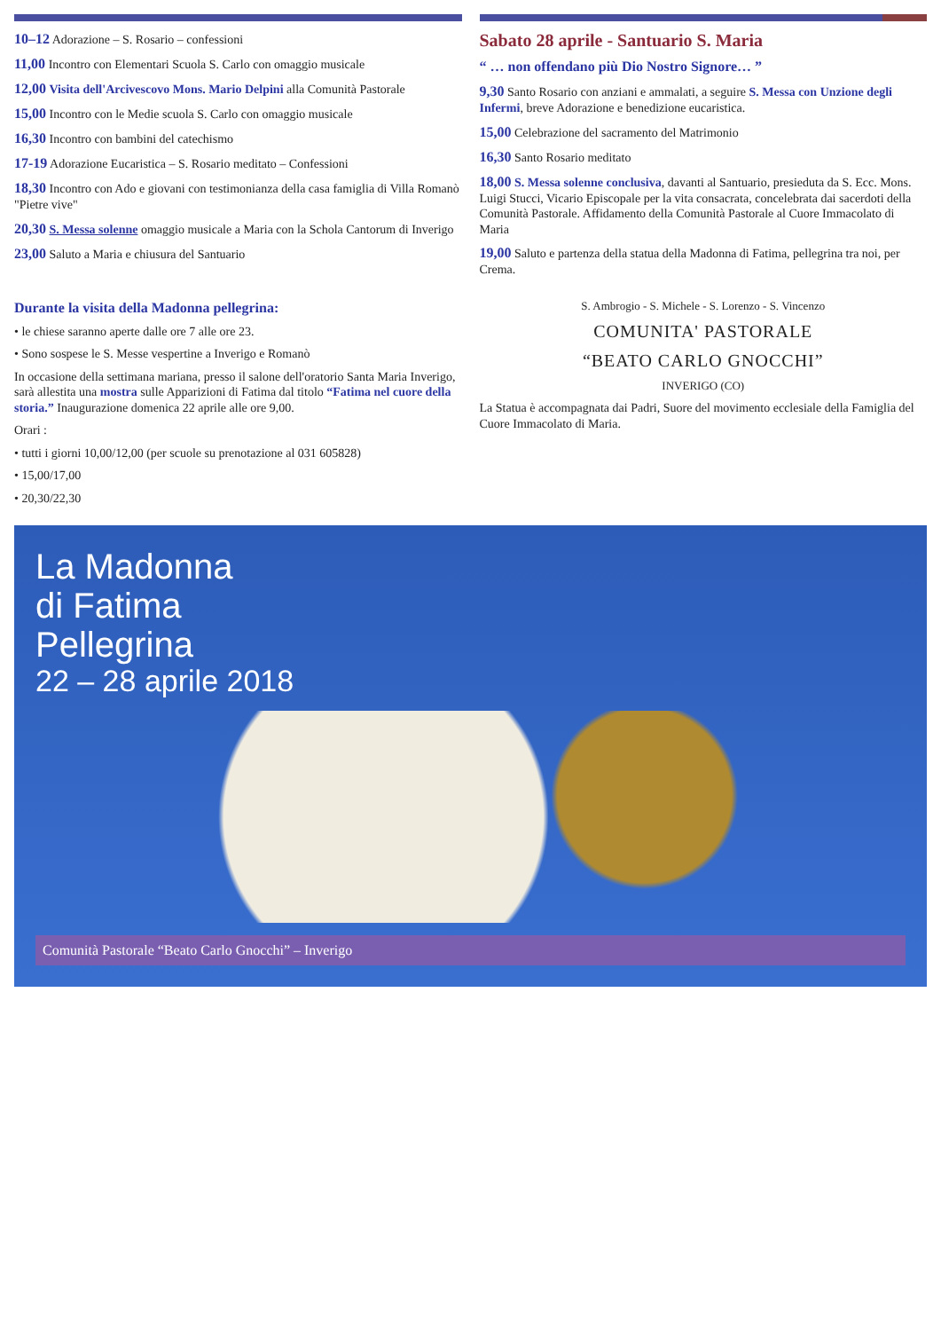10–12 Adorazione – S. Rosario – confessioni
11,00 Incontro con Elementari Scuola S. Carlo con omaggio musicale
12,00 Visita dell'Arcivescovo Mons. Mario Delpini alla Comunità Pastorale
15,00 Incontro con le Medie scuola S. Carlo con omaggio musicale
16,30 Incontro con bambini del catechismo
17-19 Adorazione Eucaristica – S. Rosario meditato – Confessioni
18,30 Incontro con Ado e giovani con testimonianza della casa famiglia di Villa Romanò "Pietre vive"
20,30 S. Messa solenne omaggio musicale a Maria con la Schola Cantorum di Inverigo
23,00 Saluto a Maria e chiusura del Santuario
Sabato 28 aprile - Santuario S. Maria
“ … non offendano più Dio Nostro Signore… ”
9,30 Santo Rosario con anziani e ammalati, a seguire S. Messa con Unzione degli Infermi, breve Adorazione e benedizione eucaristica.
15,00 Celebrazione del sacramento del Matrimonio
16,30 Santo Rosario meditato
18,00 S. Messa solenne conclusiva, davanti al Santuario, presieduta da S. Ecc. Mons. Luigi Stucci, Vicario Episcopale per la vita consacrata, concelebrata dai sacerdoti della Comunità Pastorale. Affidamento della Comunità Pastorale al Cuore Immacolato di Maria
19,00 Saluto e partenza della statua della Madonna di Fatima, pellegrina tra noi, per Crema.
Durante la visita della Madonna pellegrina:
• le chiese saranno aperte dalle ore 7 alle ore 23.
• Sono sospese le S. Messe vespertine a Inverigo e Romanò
In occasione della settimana mariana, presso il salone dell'oratorio Santa Maria Inverigo, sarà allestita una mostra sulle Apparizioni di Fatima dal titolo “Fatima nel cuore della storia.” Inaugurazione domenica 22 aprile alle ore 9,00.
Orari :
• tutti i giorni 10,00/12,00 (per scuole su prenotazione al 031 605828)
• 15,00/17,00
• 20,30/22,30
S. Ambrogio - S. Michele - S. Lorenzo - S. Vincenzo
COMUNITA' PASTORALE
“BEATO CARLO GNOCCHI”
INVERIGO (CO)
La Statua è accompagnata dai Padri, Suore del movimento ecclesiale della Famiglia del Cuore Immacolato di Maria.
La Madonna
di Fatima
Pellegrina
22 – 28 aprile 2018
Comunità Pastorale “Beato Carlo Gnocchi” – Inverigo